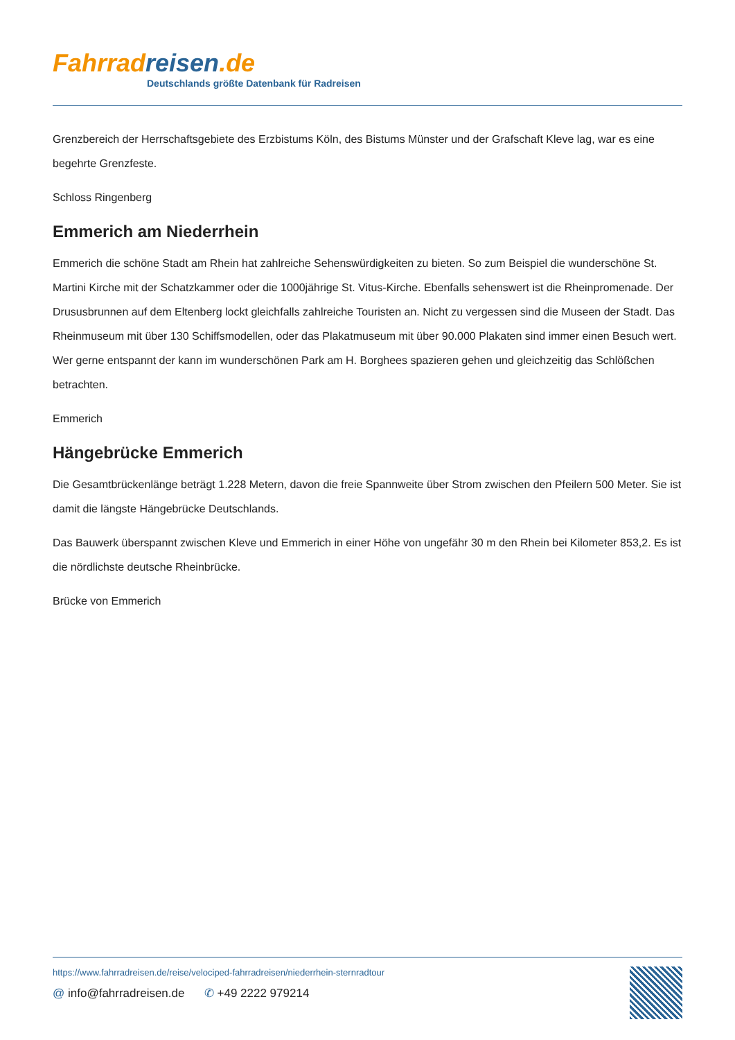Fahrrad reisen.de
Deutschlands größte Datenbank für Radreisen
Grenzbereich der Herrschaftsgebiete des Erzbistums Köln, des Bistums Münster und der Grafschaft Kleve lag, war es eine begehrte Grenzfeste.
Schloss Ringenberg
Emmerich am Niederrhein
Emmerich die schöne Stadt am Rhein hat zahlreiche Sehenswürdigkeiten zu bieten. So zum Beispiel die wunderschöne St. Martini Kirche mit der Schatzkammer oder die 1000jährige St. Vitus-Kirche. Ebenfalls sehenswert ist die Rheinpromenade. Der Drususbrunnen auf dem Eltenberg lockt gleichfalls zahlreiche Touristen an. Nicht zu vergessen sind die Museen der Stadt. Das Rheinmuseum mit über 130 Schiffsmodellen, oder das Plakatmuseum mit über 90.000 Plakaten sind immer einen Besuch wert. Wer gerne entspannt der kann im wunderschönen Park am H. Borghees spazieren gehen und gleichzeitig das Schlößchen betrachten.
Emmerich
Hängebrücke Emmerich
Die Gesamtbrückenlänge beträgt 1.228 Metern, davon die freie Spannweite über Strom zwischen den Pfeilern 500 Meter. Sie ist damit die längste Hängebrücke Deutschlands.
Das Bauwerk überspannt zwischen Kleve und Emmerich in einer Höhe von ungefähr 30 m den Rhein bei Kilometer 853,2. Es ist die nördlichste deutsche Rheinbrücke.
Brücke von Emmerich
https://www.fahrradreisen.de/reise/velociped-fahrradreisen/niederrhein-sternradtour
@ info@fahrradreisen.de ✆ +49 2222 979214